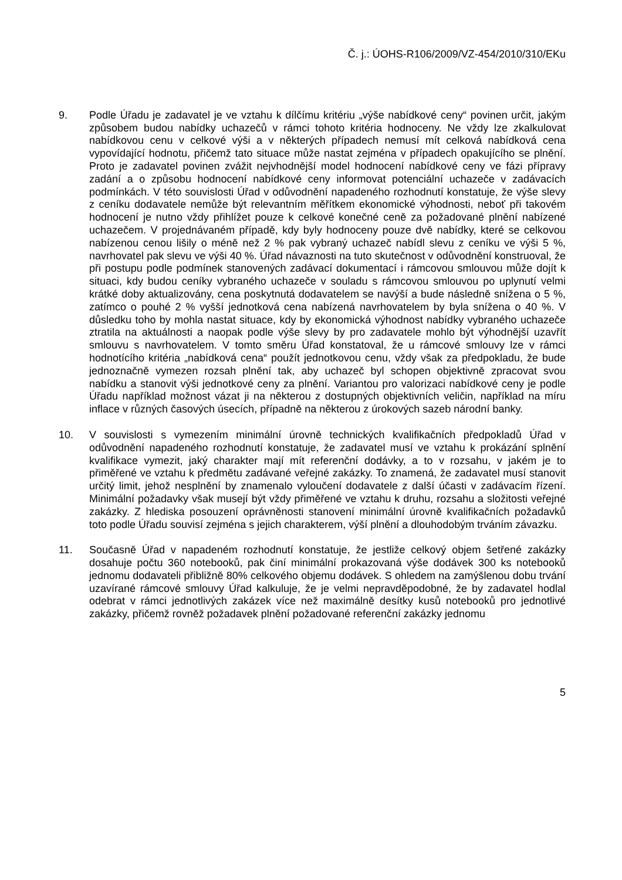Č. j.: ÚOHS-R106/2009/VZ-454/2010/310/EKu
9. Podle Úřadu je zadavatel je ve vztahu k dílčímu kritériu „výše nabídkové ceny“ povinen určit, jakým způsobem budou nabídky uchazečů v rámci tohoto kritéria hodnoceny. Ne vždy lze zkalkulovat nabídkovou cenu v celkové výši a v některých případech nemusí mít celková nabídková cena vypovídající hodnotu, přičemž tato situace může nastat zejména v případech opakujícího se plnění. Proto je zadavatel povinen zvážit nejvhodnější model hodnocení nabídkové ceny ve fázi přípravy zadání a o způsobu hodnocení nabídkové ceny informovat potenciální uchazeče v zadávacích podmínkách. V této souvislosti Úřad v odůvodnění napadeného rozhodnutí konstatuje, že výše slevy z ceníku dodavatele nemůže být relevantním měřítkem ekonomické výhodnosti, neboť při takovém hodnocení je nutno vždy přihlížet pouze k celkové konečné ceně za požadované plnění nabízené uchazečem. V projednávaném případě, kdy byly hodnoceny pouze dvě nabídky, které se celkovou nabízenou cenou lišily o méně než 2 % pak vybraný uchazeč nabídl slevu z ceníku ve výši 5 %, navrhovatel pak slevu ve výši 40 %. Úřad návaznosti na tuto skutečnost v odůvodnění konstruoval, že při postupu podle podmínek stanovených zadávací dokumentací i rámcovou smlouvou může dojít k situaci, kdy budou ceníky vybraného uchazeče v souladu s rámcovou smlouvou po uplynutí velmi krátké doby aktualizovány, cena poskytnutá dodavatelem se navýší a bude následně snížena o 5 %, zatímco o pouhé 2 % vyšší jednotková cena nabízená navrhovatelem by byla snížena o 40 %. V důsledku toho by mohla nastat situace, kdy by ekonomická výhodnost nabídky vybraného uchazeče ztratila na aktuálnosti a naopak podle výše slevy by pro zadavatele mohlo být výhodnější uzavřít smlouvu s navrhovatelem. V tomto směru Úřad konstatoval, že u rámcové smlouvy lze v rámci hodnotícího kritéria „nabídková cena“ použít jednotkovou cenu, vždy však za předpokladu, že bude jednoznačně vymezen rozsah plnění tak, aby uchazeč byl schopen objektivně zpracovat svou nabídku a stanovit výši jednotkové ceny za plnění. Variantou pro valorizaci nabídkové ceny je podle Úřadu například možnost vázat ji na některou z dostupných objektivních veličin, například na míru inflace v různých časových úsecích, případně na některou z úrokových sazeb národní banky.
10. V souvislosti s vymezením minimální úrovně technických kvalifikačních předpokladů Úřad v odůvodnění napadeného rozhodnutí konstatuje, že zadavatel musí ve vztahu k prokázání splnění kvalifikace vymezit, jaký charakter mají mít referenční dodávky, a to v rozsahu, v jakém je to přiměřené ve vztahu k předmětu zadávané veřejné zakázky. To znamená, že zadavatel musí stanovit určitý limit, jehož nesplnění by znamenalo vyloučení dodavatele z další účasti v zadávacím řízení. Minimální požadavky však musejí být vždy přiměřené ve vztahu k druhu, rozsahu a složitosti veřejné zakázky. Z hlediska posouzení oprávněnosti stanovení minimální úrovně kvalifikačních požadavků toto podle Úřadu souvisí zejména s jejich charakterem, výší plnění a dlouhodobým trváním závazku.
11. Současně Úřad v napadeném rozhodnutí konstatuje, že jestliže celkový objem šetřené zakázky dosahuje počtu 360 notebooků, pak činí minimální prokazovaná výše dodávek 300 ks notebooků jednomu dodavateli přibližně 80% celkového objemu dodávek. S ohledem na zamýšlenou dobu trvání uzavírané rámcové smlouvy Úřad kalkuluje, že je velmi nepravděpodobné, že by zadavatel hodlal odebrat v rámci jednotlivých zakázek více než maximálně desítky kusů notebooků pro jednotlivé zakázky, přičemž rovněž požadavek plnění požadované referenční zakázky jednomu
5